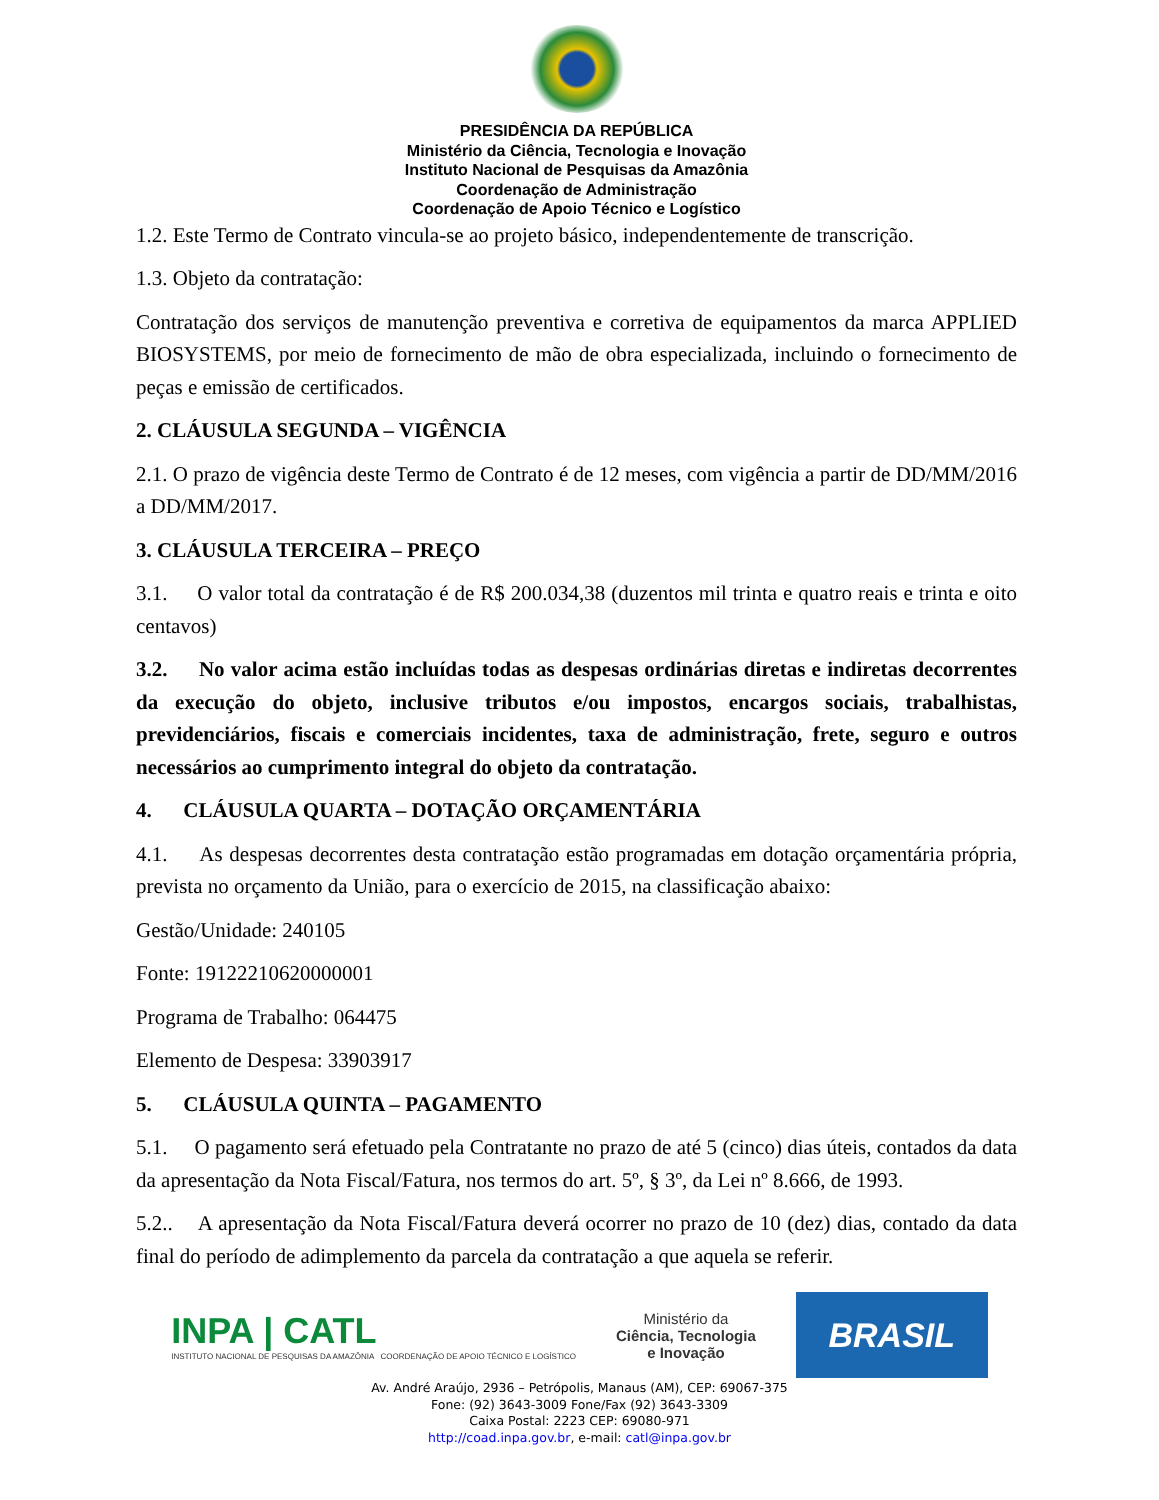PRESIDÊNCIA DA REPÚBLICA
Ministério da Ciência, Tecnologia e Inovação
Instituto Nacional de Pesquisas da Amazônia
Coordenação de Administração
Coordenação de Apoio Técnico e Logístico
1.2. Este Termo de Contrato vincula-se ao projeto básico, independentemente de transcrição.
1.3. Objeto da contratação:
Contratação dos serviços de manutenção preventiva e corretiva de equipamentos da marca APPLIED BIOSYSTEMS, por meio de fornecimento de mão de obra especializada, incluindo o fornecimento de peças e emissão de certificados.
2. CLÁUSULA SEGUNDA – VIGÊNCIA
2.1. O prazo de vigência deste Termo de Contrato é de 12 meses, com vigência a partir de DD/MM/2016 a DD/MM/2017.
3. CLÁUSULA TERCEIRA – PREÇO
3.1. O valor total da contratação é de R$ 200.034,38 (duzentos mil trinta e quatro reais e trinta e oito centavos)
3.2. No valor acima estão incluídas todas as despesas ordinárias diretas e indiretas decorrentes da execução do objeto, inclusive tributos e/ou impostos, encargos sociais, trabalhistas, previdenciários, fiscais e comerciais incidentes, taxa de administração, frete, seguro e outros necessários ao cumprimento integral do objeto da contratação.
4. CLÁUSULA QUARTA – DOTAÇÃO ORÇAMENTÁRIA
4.1. As despesas decorrentes desta contratação estão programadas em dotação orçamentária própria, prevista no orçamento da União, para o exercício de 2015, na classificação abaixo:
Gestão/Unidade: 240105
Fonte: 19122210620000001
Programa de Trabalho: 064475
Elemento de Despesa: 33903917
5. CLÁUSULA QUINTA – PAGAMENTO
5.1. O pagamento será efetuado pela Contratante no prazo de até 5 (cinco) dias úteis, contados da data da apresentação da Nota Fiscal/Fatura, nos termos do art. 5º, § 3º, da Lei nº 8.666, de 1993.
5.2.. A apresentação da Nota Fiscal/Fatura deverá ocorrer no prazo de 10 (dez) dias, contado da data final do período de adimplemento da parcela da contratação a que aquela se referir.
INPA | CATL
INSTITUTO NACIONAL DE PESQUISAS DA AMAZÔNIA COORDENAÇÃO DE APOIO TÉCNICO E LOGÍSTICO
Ministério da
Ciência, Tecnologia
e Inovação
BRASIL
Av. André Araújo, 2936 – Petrópolis, Manaus (AM), CEP: 69067-375
Fone: (92) 3643-3009 Fone/Fax (92) 3643-3309
Caixa Postal: 2223 CEP: 69080-971
http://coad.inpa.gov.br, e-mail: catl@inpa.gov.br